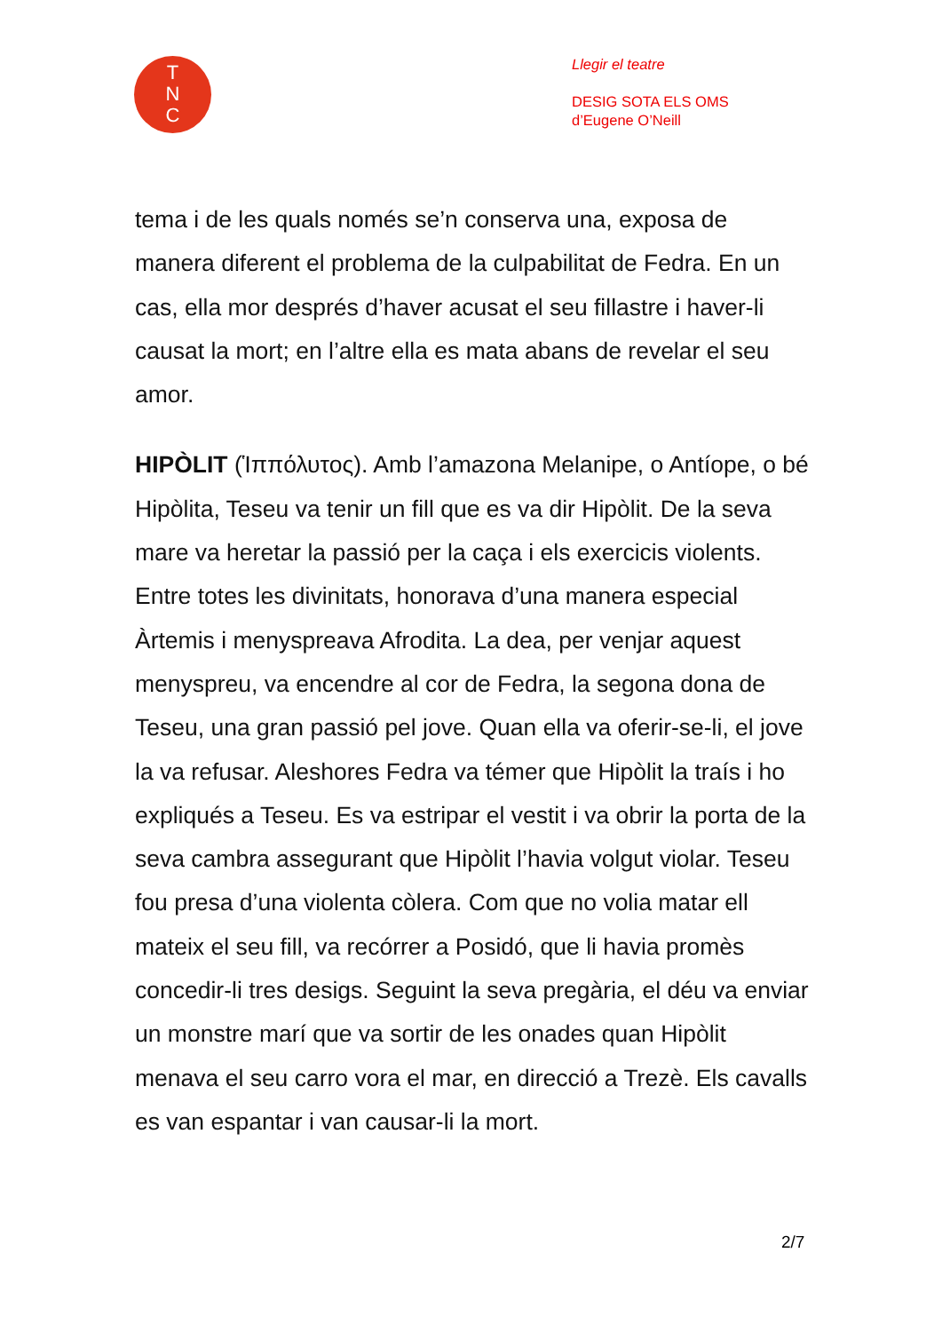T
N
C
Llegir el teatre
DESIG SOTA ELS OMS
d’Eugene O’Neill
tema i de les quals només se’n conserva una, exposa de manera diferent el problema de la culpabilitat de Fedra. En un cas, ella mor després d’haver acusat el seu fillastre i haver-li causat la mort; en l’altre ella es mata abans de revelar el seu amor.
HIPÒLIT (Ἱππόλυτος). Amb l’amazona Melanipe, o Antíope, o bé Hipòlita, Teseu va tenir un fill que es va dir Hipòlit. De la seva mare va heretar la passió per la caça i els exercicis violents. Entre totes les divinitats, honorava d’una manera especial Àrtemis i menyspreava Afrodita. La dea, per venjar aquest menyspreu, va encendre al cor de Fedra, la segona dona de Teseu, una gran passió pel jove. Quan ella va oferir-se-li, el jove la va refusar. Aleshores Fedra va témer que Hipòlit la traís i ho expliqués a Teseu. Es va estripar el vestit i va obrir la porta de la seva cambra assegurant que Hipòlit l’havia volgut violar. Teseu fou presa d’una violenta còlera. Com que no volia matar ell mateix el seu fill, va recórrer a Posidó, que li havia promès concedir-li tres desigs. Seguint la seva pregària, el déu va enviar un monstre marí que va sortir de les onades quan Hipòlit menava el seu carro vora el mar, en direcció a Trezè. Els cavalls es van espantar i van causar-li la mort.
2/7